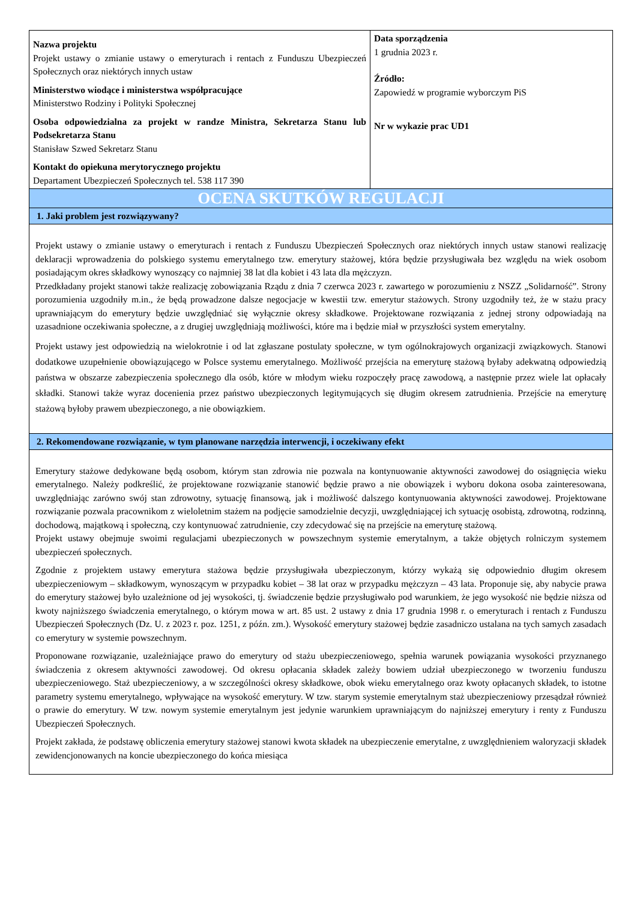| Nazwa projektu Projekt ustawy o zmianie ustawy o emeryturach i rentach z Funduszu Ubezpieczeń Społecznych oraz niektórych innych ustaw Ministerstwo wiodące i ministerstwa współpracujące Ministerstwo Rodziny i Polityki Społecznej Osoba odpowiedzialna za projekt w randze Ministra, Sekretarza Stanu lub Podsekretarza Stanu Stanisław Szwed Sekretarz Stanu Kontakt do opiekuna merytorycznego projektu Departament Ubezpieczeń Społecznych tel. 538 117 390 | Data sporządzenia 1 grudnia 2023 r. Źródło: Zapowiedź w programie wyborczym PiS Nr w wykazie prac UD1 |
| OCENA SKUTKÓW REGULACJI | |
| 1. Jaki problem jest rozwiązywany? | |
| Projekt ustawy o zmianie ustawy o emeryturach i rentach z Funduszu Ubezpieczeń Społecznych oraz niektórych innych ustaw stanowi realizację deklaracji wprowadzenia do polskiego systemu emerytalnego tzw. emerytury stażowej, która będzie przysługiwała bez względu na wiek osobom posiadającym okres składkowy wynoszący co najmniej 38 lat dla kobiet i 43 lata dla mężczyzn. Przedkładany projekt stanowi także realizację zobowiązania Rządu z dnia 7 czerwca 2023 r. zawartego w porozumieniu z NSZZ „Solidarność”. Strony porozumienia uzgodniły m.in., że będą prowadzone dalsze negocjacje w kwestii tzw. emerytur stażowych. Strony uzgodniły też, że w stażu pracy uprawniającym do emerytury będzie uwzględniać się wyłącznie okresy składkowe. Projektowane rozwiązania z jednej strony odpowiadają na uzasadnione oczekiwania społeczne, a z drugiej uwzględniają możliwości, które ma i będzie miał w przyszłości system emerytalny. Projekt ustawy jest odpowiedzią na wielokrotnie i od lat zgłaszane postulaty społeczne, w tym ogólnokrajowych organizacji związkowych. Stanowi dodatkowe uzupełnienie obowiązującego w Polsce systemu emerytalnego. Możliwość przejścia na emeryturę stażową byłaby adekwatną odpowiedzią państwa w obszarze zabezpieczenia społecznego dla osób, które w młodym wieku rozpoczęły pracę zawodową, a następnie przez wiele lat opłacały składki. Stanowi także wyraz docenienia przez państwo ubezpieczonych legitymujących się długim okresem zatrudnienia. Przejście na emeryturę stażową byłoby prawem ubezpieczonego, a nie obowiązkiem. | |
| 2. Rekomendowane rozwiązanie, w tym planowane narzędzia interwencji, i oczekiwany efekt | |
| Emerytury stażowe dedykowane będą osobom, którym stan zdrowia nie pozwala na kontynuowanie aktywności zawodowej do osiągnięcia wieku emerytalnego. Należy podkreślić, że projektowane rozwiązanie stanowić będzie prawo a nie obowiązek i wyboru dokona osoba zainteresowana, uwzględniając zarówno swój stan zdrowotny, sytuację finansową, jak i możliwość dalszego kontynuowania aktywności zawodowej. Projektowane rozwiązanie pozwala pracownikom z wieloletnim stażem na podjęcie samodzielnie decyzji, uwzględniającej ich sytuację osobistą, zdrowotną, rodzinną, dochodową, majątkową i społeczną, czy kontynuować zatrudnienie, czy zdecydować się na przejście na emeryturę stażową. Projekt ustawy obejmuje swoimi regulacjami ubezpieczonych w powszechnym systemie emerytalnym, a także objętych rolniczym systemem ubezpieczeń społecznych. Zgodnie z projektem ustawy emerytura stażowa będzie przysługiwała ubezpieczonym, którzy wykażą się odpowiednio długim okresem ubezpieczeniowym – składkowym, wynoszącym w przypadku kobiet – 38 lat oraz w przypadku mężczyzn – 43 lata. Proponuje się, aby nabycie prawa do emerytury stażowej było uzależnione od jej wysokości, tj. świadczenie będzie przysługiwało pod warunkiem, że jego wysokość nie będzie niższa od kwoty najniższego świadczenia emerytalnego, o którym mowa w art. 85 ust. 2 ustawy z dnia 17 grudnia 1998 r. o emeryturach i rentach z Funduszu Ubezpieczeń Społecznych (Dz. U. z 2023 r. poz. 1251, z późn. zm.). Wysokość emerytury stażowej będzie zasadniczo ustalana na tych samych zasadach co emerytury w systemie powszechnym. Proponowane rozwiązanie, uzależniające prawo do emerytury od stażu ubezpieczeniowego, spełnia warunek powiązania wysokości przyznanego świadczenia z okresem aktywności zawodowej. Od okresu opłacania składek zależy bowiem udział ubezpieczonego w tworzeniu funduszu ubezpieczeniowego. Staż ubezpieczeniowy, a w szczególności okresy składkowe, obok wieku emerytalnego oraz kwoty opłacanych składek, to istotne parametry systemu emerytalnego, wpływające na wysokość emerytury. W tzw. starym systemie emerytalnym staż ubezpieczeniowy przesądzał również o prawie do emerytury. W tzw. nowym systemie emerytalnym jest jedynie warunkiem uprawniającym do najniższej emerytury i renty z Funduszu Ubezpieczeń Społecznych. Projekt zakłada, że podstawę obliczenia emerytury stażowej stanowi kwota składek na ubezpieczenie emerytalne, z uwzględnieniem waloryzacji składek zewidencjonowanych na koncie ubezpieczonego do końca miesiąca | |